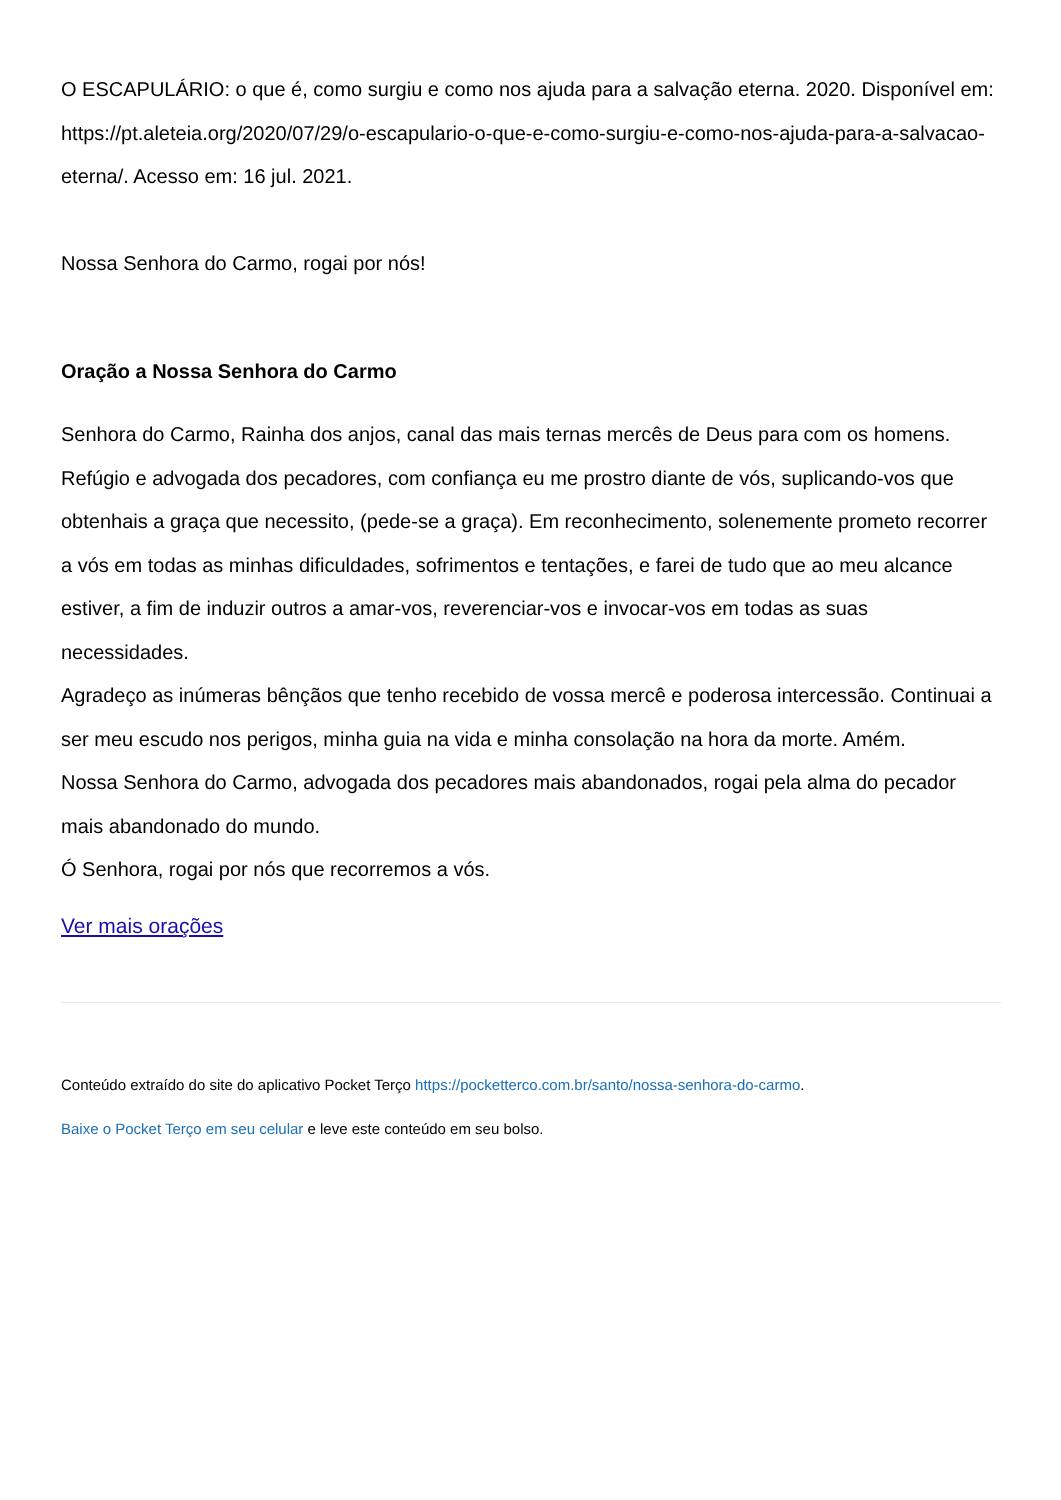O ESCAPULÁRIO: o que é, como surgiu e como nos ajuda para a salvação eterna. 2020. Disponível em: https://pt.aleteia.org/2020/07/29/o-escapulario-o-que-e-como-surgiu-e-como-nos-ajuda-para-a-salvacao-eterna/. Acesso em: 16 jul. 2021.
Nossa Senhora do Carmo, rogai por nós!
Oração a Nossa Senhora do Carmo
Senhora do Carmo, Rainha dos anjos, canal das mais ternas mercês de Deus para com os homens. Refúgio e advogada dos pecadores, com confiança eu me prostro diante de vós, suplicando-vos que obtenhais a graça que necessito, (pede-se a graça). Em reconhecimento, solenemente prometo recorrer a vós em todas as minhas dificuldades, sofrimentos e tentações, e farei de tudo que ao meu alcance estiver, a fim de induzir outros a amar-vos, reverenciar-vos e invocar-vos em todas as suas necessidades.
Agradeço as inúmeras bênçãos que tenho recebido de vossa mercê e poderosa intercessão. Continuai a ser meu escudo nos perigos, minha guia na vida e minha consolação na hora da morte. Amém.
Nossa Senhora do Carmo, advogada dos pecadores mais abandonados, rogai pela alma do pecador mais abandonado do mundo.
Ó Senhora, rogai por nós que recorremos a vós.
Ver mais orações
Conteúdo extraído do site do aplicativo Pocket Terço https://pocketterco.com.br/santo/nossa-senhora-do-carmo.
Baixe o Pocket Terço em seu celular e leve este conteúdo em seu bolso.